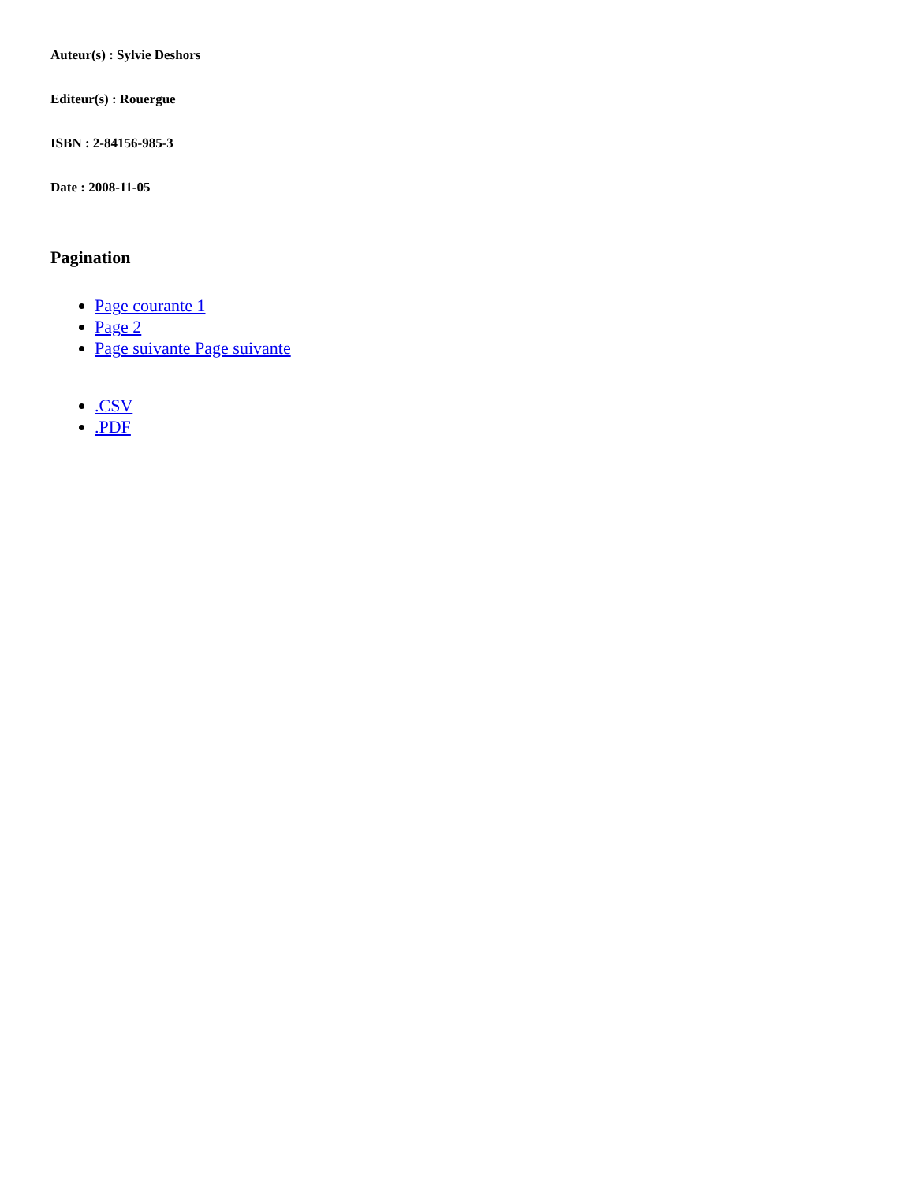Auteur(s) : Sylvie Deshors
Editeur(s) : Rouergue
ISBN : 2-84156-985-3
Date : 2008-11-05
Pagination
Page courante 1
Page 2
Page suivante Page suivante
.CSV
.PDF